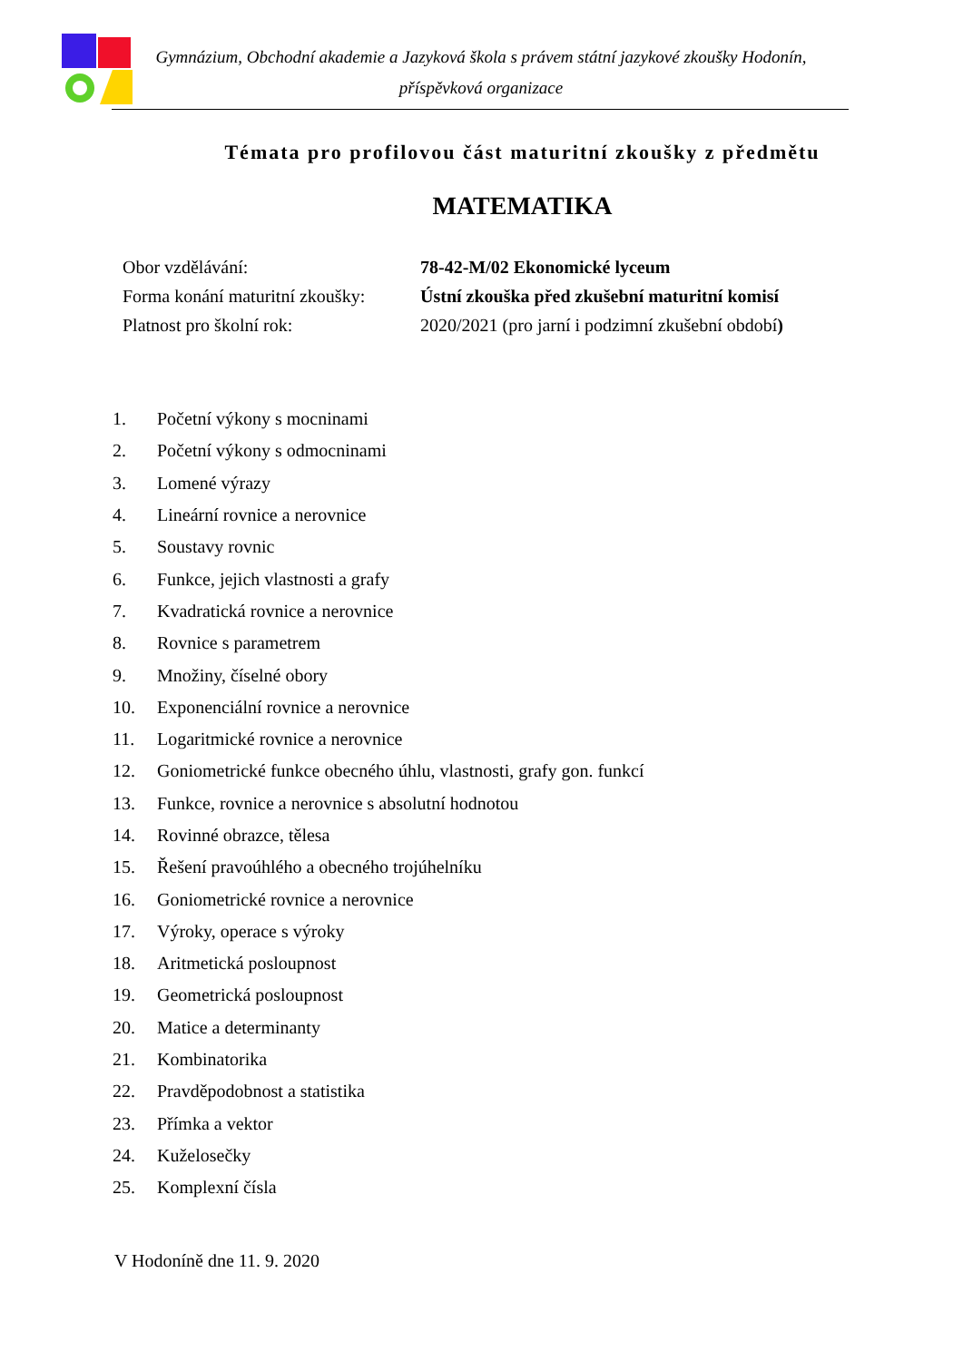Gymnázium, Obchodní akademie a Jazyková škola s právem státní jazykové zkoušky Hodonín,
příspěvková organizace
Témata pro profilovou část maturitní zkoušky z předmětu
MATEMATIKA
| Obor vzdělávání: | 78-42-M/02 Ekonomické lyceum |
| Forma konání maturitní zkoušky: | Ústní zkouška před zkušební maturitní komisí |
| Platnost pro školní rok: | 2020/2021 (pro jarní i podzimní zkušební období ) |
| 1. | Početní výkony s mocninami |
| 2. | Početní výkony s odmocninami |
| 3. | Lomené výrazy |
| 4. | Lineární rovnice a nerovnice |
| 5. | Soustavy rovnic |
| 6. | Funkce, jejich vlastnosti a grafy |
| 7. | Kvadratická rovnice a nerovnice |
| 8. | Rovnice s parametrem |
| 9. | Množiny, číselné obory |
| 10. | Exponenciální rovnice a nerovnice |
| 11. | Logaritmické rovnice a nerovnice |
| 12. | Goniometrické funkce obecného úhlu, vlastnosti, grafy gon. funkcí |
| 13. | Funkce, rovnice a nerovnice s absolutní hodnotou |
| 14. | Rovinné obrazce, tělesa |
| 15. | Řešení pravoúhlého a obecného trojúhelníku |
| 16. | Goniometrické rovnice a nerovnice |
| 17. | Výroky, operace s výroky |
| 18. | Aritmetická posloupnost |
| 19. | Geometrická posloupnost |
| 20. | Matice a determinanty |
| 21. | Kombinatorika |
| 22. | Pravděpodobnost a statistika |
| 23. | Přímka a vektor |
| 24. | Kuželosečky |
| 25. | Komplexní čísla |
V Hodoníně dne 11. 9. 2020